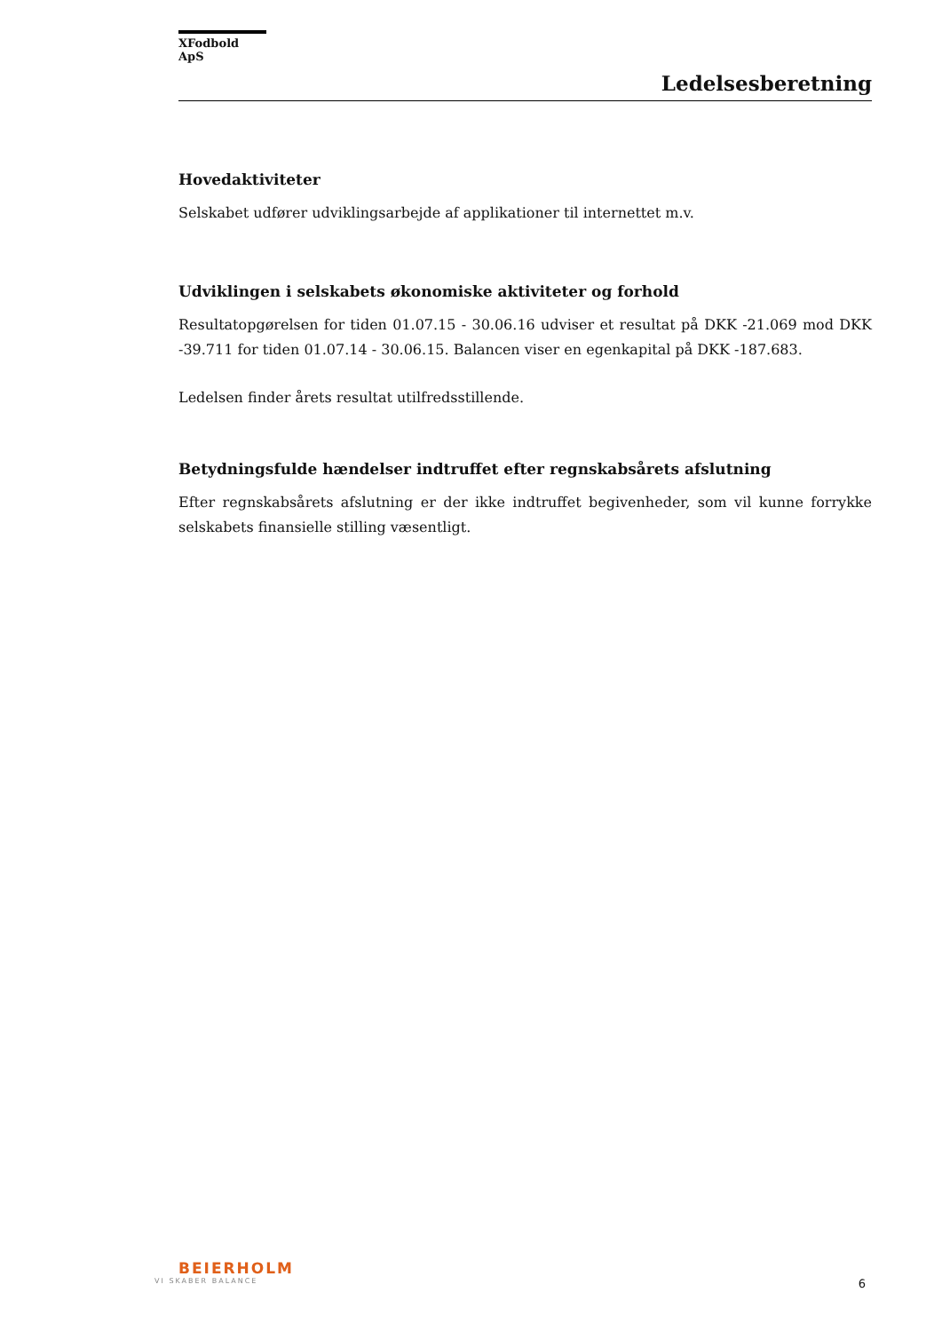XFodbold ApS
Ledelsesberetning
Hovedaktiviteter
Selskabet udfører udviklingsarbejde af applikationer til internettet m.v.
Udviklingen i selskabets økonomiske aktiviteter og forhold
Resultatopgørelsen for tiden 01.07.15 - 30.06.16 udviser et resultat på DKK -21.069 mod DKK -39.711 for tiden 01.07.14 - 30.06.15. Balancen viser en egenkapital på DKK -187.683.
Ledelsen finder årets resultat utilfredsstillende.
Betydningsfulde hændelser indtruffet efter regnskabsårets afslutning
Efter regnskabsårets afslutning er der ikke indtruffet begivenheder, som vil kunne forrykke selskabets finansielle stilling væsentligt.
BEIERHOLM
VI SKABER BALANCE
6